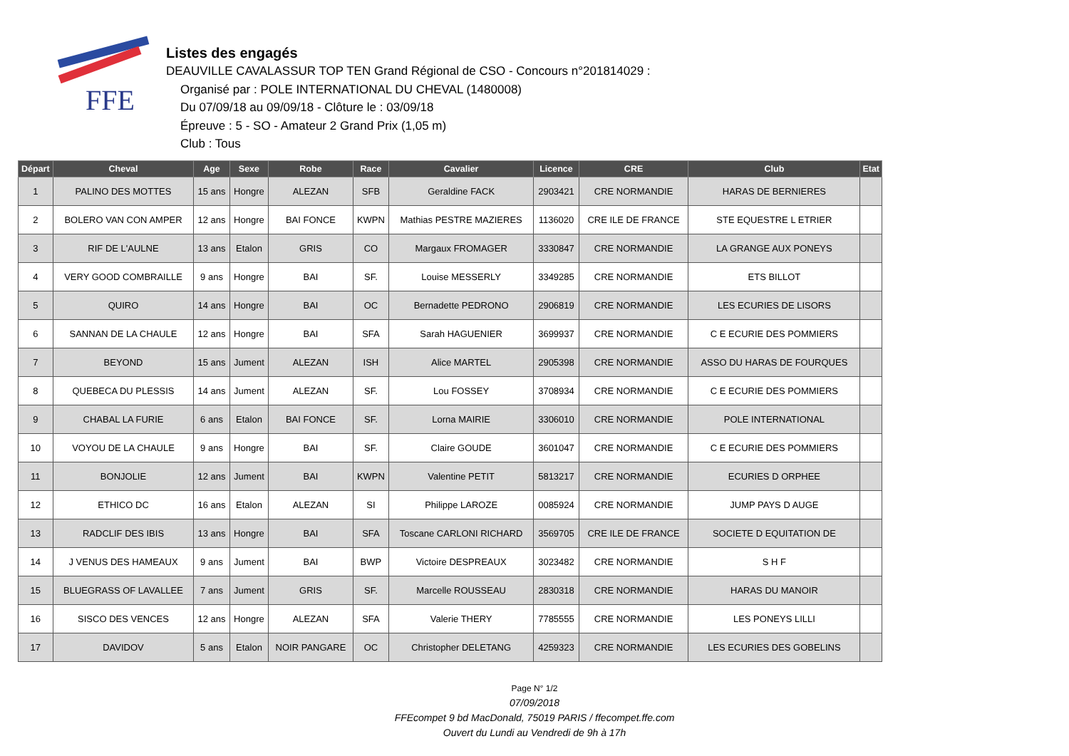FFE
Listes des engagés
DEAUVILLE CAVALASSUR TOP TEN Grand Régional de CSO - Concours n°201814029 :
Organisé par : POLE INTERNATIONAL DU CHEVAL (1480008)
Du 07/09/18 au 09/09/18 - Clôture le : 03/09/18
Épreuve : 5 - SO - Amateur 2 Grand Prix (1,05 m)
Club : Tous
| Départ | Cheval | Age | Sexe | Robe | Race | Cavalier | Licence | CRE | Club | Etat |
| --- | --- | --- | --- | --- | --- | --- | --- | --- | --- | --- |
| 1 | PALINO DES MOTTES | 15 ans | Hongre | ALEZAN | SFB | Geraldine FACK | 2903421 | CRE NORMANDIE | HARAS DE BERNIERES | |
| 2 | BOLERO VAN CON AMPER | 12 ans | Hongre | BAI FONCE | KWPN | Mathias PESTRE MAZIERES | 1136020 | CRE ILE DE FRANCE | STE EQUESTRE L ETRIER | |
| 3 | RIF DE L'AULNE | 13 ans | Etalon | GRIS | CO | Margaux FROMAGER | 3330847 | CRE NORMANDIE | LA GRANGE AUX PONEYS | |
| 4 | VERY GOOD COMBRAILLE | 9 ans | Hongre | BAI | SF. | Louise MESSERLY | 3349285 | CRE NORMANDIE | ETS BILLOT | |
| 5 | QUIRO | 14 ans | Hongre | BAI | OC | Bernadette PEDRONO | 2906819 | CRE NORMANDIE | LES ECURIES DE LISORS | |
| 6 | SANNAN DE LA CHAULE | 12 ans | Hongre | BAI | SFA | Sarah HAGUENIER | 3699937 | CRE NORMANDIE | C E ECURIE DES POMMIERS | |
| 7 | BEYOND | 15 ans | Jument | ALEZAN | ISH | Alice MARTEL | 2905398 | CRE NORMANDIE | ASSO DU HARAS DE FOURQUES | |
| 8 | QUEBECA DU PLESSIS | 14 ans | Jument | ALEZAN | SF. | Lou FOSSEY | 3708934 | CRE NORMANDIE | C E ECURIE DES POMMIERS | |
| 9 | CHABAL LA FURIE | 6 ans | Etalon | BAI FONCE | SF. | Lorna MAIRIE | 3306010 | CRE NORMANDIE | POLE INTERNATIONAL | |
| 10 | VOYOU DE LA CHAULE | 9 ans | Hongre | BAI | SF. | Claire GOUDE | 3601047 | CRE NORMANDIE | C E ECURIE DES POMMIERS | |
| 11 | BONJOLIE | 12 ans | Jument | BAI | KWPN | Valentine PETIT | 5813217 | CRE NORMANDIE | ECURIES D ORPHEE | |
| 12 | ETHICO DC | 16 ans | Etalon | ALEZAN | SI | Philippe LAROZE | 0085924 | CRE NORMANDIE | JUMP PAYS D AUGE | |
| 13 | RADCLIF DES IBIS | 13 ans | Hongre | BAI | SFA | Toscane CARLONI RICHARD | 3569705 | CRE ILE DE FRANCE | SOCIETE D EQUITATION DE | |
| 14 | J VENUS DES HAMEAUX | 9 ans | Jument | BAI | BWP | Victoire DESPREAUX | 3023482 | CRE NORMANDIE | S H F | |
| 15 | BLUEGRASS OF LAVALLEE | 7 ans | Jument | GRIS | SF. | Marcelle ROUSSEAU | 2830318 | CRE NORMANDIE | HARAS DU MANOIR | |
| 16 | SISCO DES VENCES | 12 ans | Hongre | ALEZAN | SFA | Valerie THERY | 7785555 | CRE NORMANDIE | LES PONEYS LILLI | |
| 17 | DAVIDOV | 5 ans | Etalon | NOIR PANGARE | OC | Christopher DELETANG | 4259323 | CRE NORMANDIE | LES ECURIES DES GOBELINS | |
Page N° 1/2
07/09/2018
FFEcompet 9 bd MacDonald, 75019 PARIS / ffecompet.ffe.com
Ouvert du Lundi au Vendredi de 9h à 17h